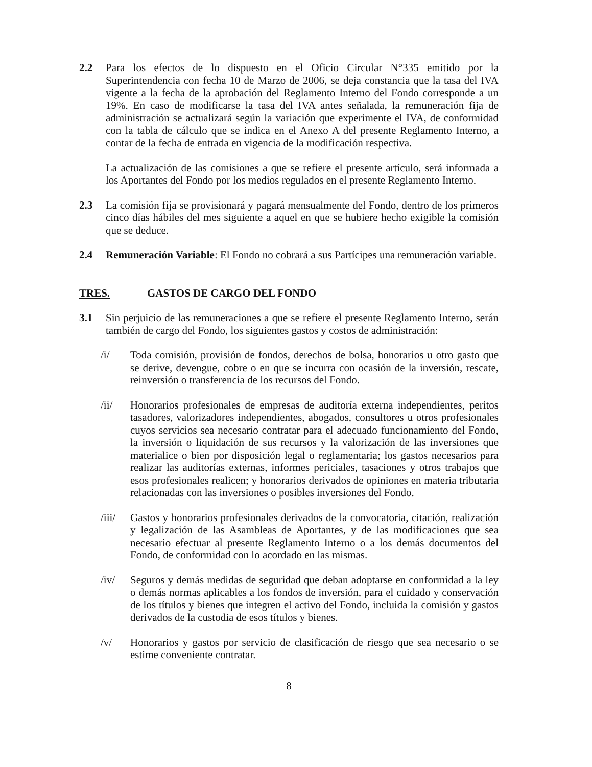2.2 Para los efectos de lo dispuesto en el Oficio Circular N°335 emitido por la Superintendencia con fecha 10 de Marzo de 2006, se deja constancia que la tasa del IVA vigente a la fecha de la aprobación del Reglamento Interno del Fondo corresponde a un 19%. En caso de modificarse la tasa del IVA antes señalada, la remuneración fija de administración se actualizará según la variación que experimente el IVA, de conformidad con la tabla de cálculo que se indica en el Anexo A del presente Reglamento Interno, a contar de la fecha de entrada en vigencia de la modificación respectiva.
La actualización de las comisiones a que se refiere el presente artículo, será informada a los Aportantes del Fondo por los medios regulados en el presente Reglamento Interno.
2.3 La comisión fija se provisionará y pagará mensualmente del Fondo, dentro de los primeros cinco días hábiles del mes siguiente a aquel en que se hubiere hecho exigible la comisión que se deduce.
2.4 Remuneración Variable: El Fondo no cobrará a sus Partícipes una remuneración variable.
TRES. GASTOS DE CARGO DEL FONDO
3.1 Sin perjuicio de las remuneraciones a que se refiere el presente Reglamento Interno, serán también de cargo del Fondo, los siguientes gastos y costos de administración:
/i/ Toda comisión, provisión de fondos, derechos de bolsa, honorarios u otro gasto que se derive, devengue, cobre o en que se incurra con ocasión de la inversión, rescate, reinversión o transferencia de los recursos del Fondo.
/ii/ Honorarios profesionales de empresas de auditoría externa independientes, peritos tasadores, valorizadores independientes, abogados, consultores u otros profesionales cuyos servicios sea necesario contratar para el adecuado funcionamiento del Fondo, la inversión o liquidación de sus recursos y la valorización de las inversiones que materialice o bien por disposición legal o reglamentaria; los gastos necesarios para realizar las auditorías externas, informes periciales, tasaciones y otros trabajos que esos profesionales realicen; y honorarios derivados de opiniones en materia tributaria relacionadas con las inversiones o posibles inversiones del Fondo.
/iii/
Gastos y honorarios profesionales derivados de la convocatoria, citación, realización y legalización de las Asambleas de Aportantes, y de las modificaciones que sea necesario efectuar al presente Reglamento Interno o a los demás documentos del Fondo, de conformidad con lo acordado en las mismas.
/iv/ Seguros y demás medidas de seguridad que deban adoptarse en conformidad a la ley o demás normas aplicables a los fondos de inversión, para el cuidado y conservación de los títulos y bienes que integren el activo del Fondo, incluida la comisión y gastos derivados de la custodia de esos títulos y bienes.
/v/ Honorarios y gastos por servicio de clasificación de riesgo que sea necesario o se estime conveniente contratar.
8